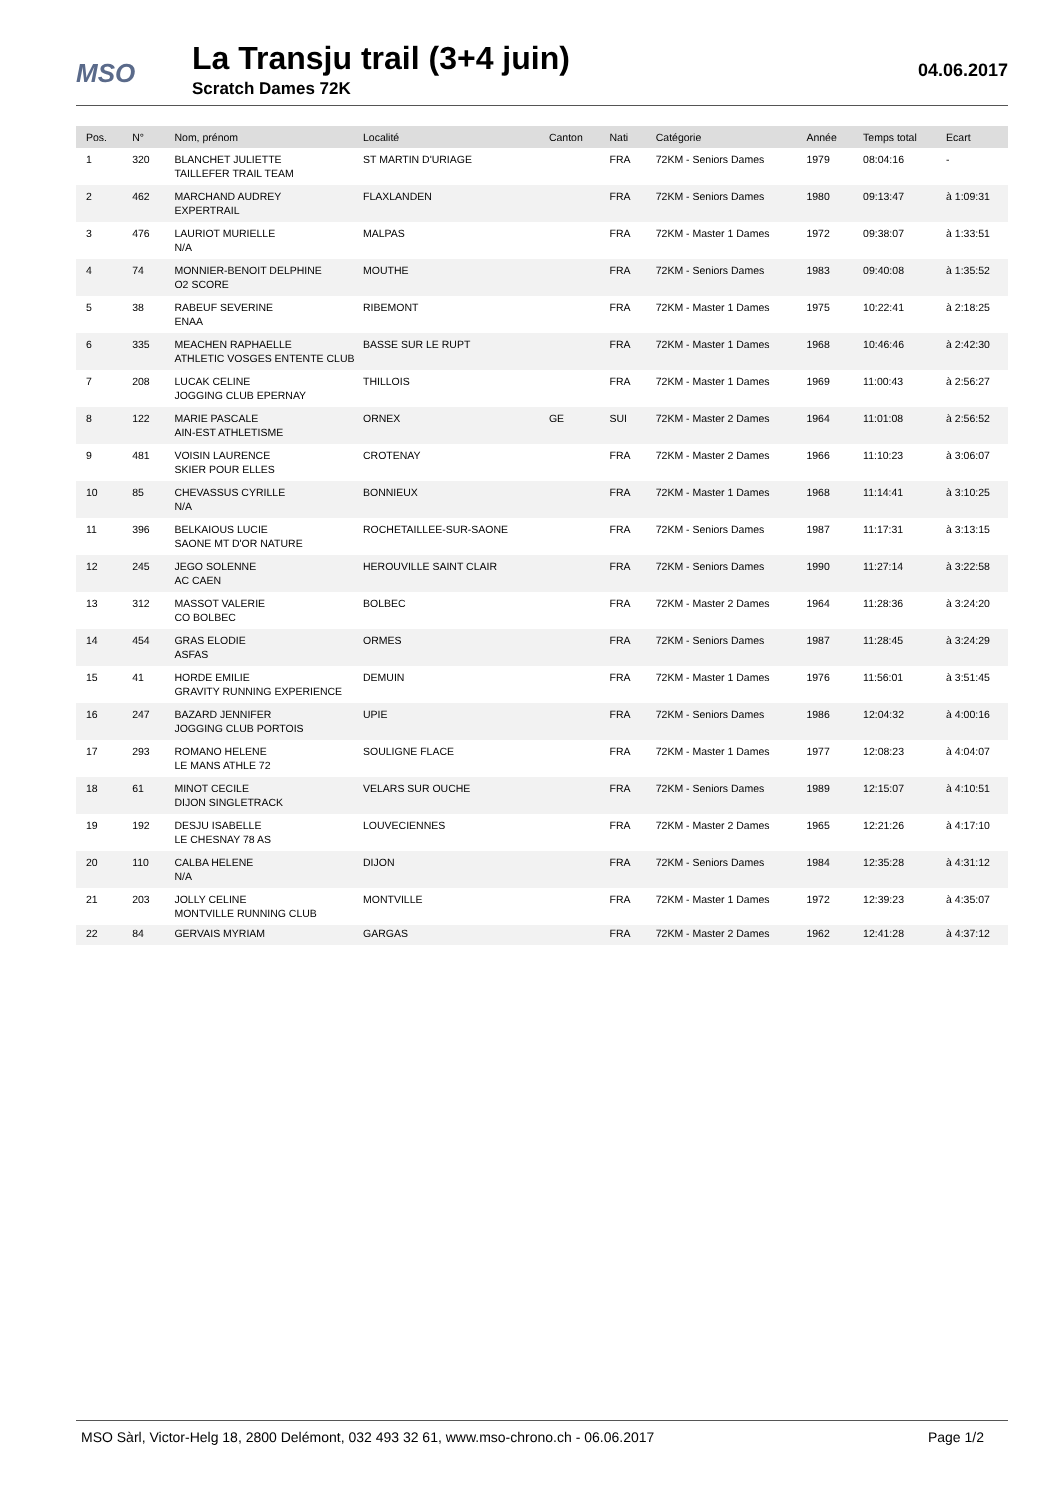MSO
La Transju trail (3+4 juin)
Scratch Dames 72K
04.06.2017
| Pos. | N° | Nom, prénom | Localité | Canton | Nati | Catégorie | Année | Temps total | Ecart |
| --- | --- | --- | --- | --- | --- | --- | --- | --- | --- |
| 1 | 320 | BLANCHET JULIETTE | ST MARTIN D'URIAGE | | FRA | 72KM - Seniors Dames | 1979 | 08:04:16 | - |
| | | TAILLEFER TRAIL TEAM | | | | | | | |
| 2 | 462 | MARCHAND AUDREY | FLAXLANDEN | | FRA | 72KM - Seniors Dames | 1980 | 09:13:47 | à 1:09:31 |
| | | EXPERTRAIL | | | | | | | |
| 3 | 476 | LAURIOT MURIELLE | MALPAS | | FRA | 72KM - Master 1 Dames | 1972 | 09:38:07 | à 1:33:51 |
| | | N/A | | | | | | | |
| 4 | 74 | MONNIER-BENOIT DELPHINE | MOUTHE | | FRA | 72KM - Seniors Dames | 1983 | 09:40:08 | à 1:35:52 |
| | | O2 SCORE | | | | | | | |
| 5 | 38 | RABEUF SEVERINE | RIBEMONT | | FRA | 72KM - Master 1 Dames | 1975 | 10:22:41 | à 2:18:25 |
| | | ENAA | | | | | | | |
| 6 | 335 | MEACHEN RAPHAELLE | BASSE SUR LE RUPT | | FRA | 72KM - Master 1 Dames | 1968 | 10:46:46 | à 2:42:30 |
| | | ATHLETIC VOSGES ENTENTE CLUB | | | | | | | |
| 7 | 208 | LUCAK CELINE | THILLOIS | | FRA | 72KM - Master 1 Dames | 1969 | 11:00:43 | à 2:56:27 |
| | | JOGGING CLUB EPERNAY | | | | | | | |
| 8 | 122 | MARIE PASCALE | ORNEX | GE | SUI | 72KM - Master 2 Dames | 1964 | 11:01:08 | à 2:56:52 |
| | | AIN-EST ATHLETISME | | | | | | | |
| 9 | 481 | VOISIN LAURENCE | CROTENAY | | FRA | 72KM - Master 2 Dames | 1966 | 11:10:23 | à 3:06:07 |
| | | SKIER POUR ELLES | | | | | | | |
| 10 | 85 | CHEVASSUS CYRILLE | BONNIEUX | | FRA | 72KM - Master 1 Dames | 1968 | 11:14:41 | à 3:10:25 |
| | | N/A | | | | | | | |
| 11 | 396 | BELKAIOUS LUCIE | ROCHETAILLEE-SUR-SAONE | | FRA | 72KM - Seniors Dames | 1987 | 11:17:31 | à 3:13:15 |
| | | SAONE MT D'OR NATURE | | | | | | | |
| 12 | 245 | JEGO SOLENNE | HEROUVILLE SAINT CLAIR | | FRA | 72KM - Seniors Dames | 1990 | 11:27:14 | à 3:22:58 |
| | | AC CAEN | | | | | | | |
| 13 | 312 | MASSOT VALERIE | BOLBEC | | FRA | 72KM - Master 2 Dames | 1964 | 11:28:36 | à 3:24:20 |
| | | CO BOLBEC | | | | | | | |
| 14 | 454 | GRAS ELODIE | ORMES | | FRA | 72KM - Seniors Dames | 1987 | 11:28:45 | à 3:24:29 |
| | | ASFAS | | | | | | | |
| 15 | 41 | HORDE EMILIE | DEMUIN | | FRA | 72KM - Master 1 Dames | 1976 | 11:56:01 | à 3:51:45 |
| | | GRAVITY RUNNING EXPERIENCE | | | | | | | |
| 16 | 247 | BAZARD JENNIFER | UPIE | | FRA | 72KM - Seniors Dames | 1986 | 12:04:32 | à 4:00:16 |
| | | JOGGING CLUB PORTOIS | | | | | | | |
| 17 | 293 | ROMANO HELENE | SOULIGNE FLACE | | FRA | 72KM - Master 1 Dames | 1977 | 12:08:23 | à 4:04:07 |
| | | LE MANS ATHLE 72 | | | | | | | |
| 18 | 61 | MINOT CECILE | VELARS SUR OUCHE | | FRA | 72KM - Seniors Dames | 1989 | 12:15:07 | à 4:10:51 |
| | | DIJON SINGLETRACK | | | | | | | |
| 19 | 192 | DESJU ISABELLE | LOUVECIENNES | | FRA | 72KM - Master 2 Dames | 1965 | 12:21:26 | à 4:17:10 |
| | | LE CHESNAY 78 AS | | | | | | | |
| 20 | 110 | CALBA HELENE | DIJON | | FRA | 72KM - Seniors Dames | 1984 | 12:35:28 | à 4:31:12 |
| | | N/A | | | | | | | |
| 21 | 203 | JOLLY CELINE | MONTVILLE | | FRA | 72KM - Master 1 Dames | 1972 | 12:39:23 | à 4:35:07 |
| | | MONTVILLE RUNNING CLUB | | | | | | | |
| 22 | 84 | GERVAIS MYRIAM | GARGAS | | FRA | 72KM - Master 2 Dames | 1962 | 12:41:28 | à 4:37:12 |
MSO Sàrl, Victor-Helg 18, 2800 Delémont, 032 493 32 61, www.mso-chrono.ch - 06.06.2017 Page 1/2